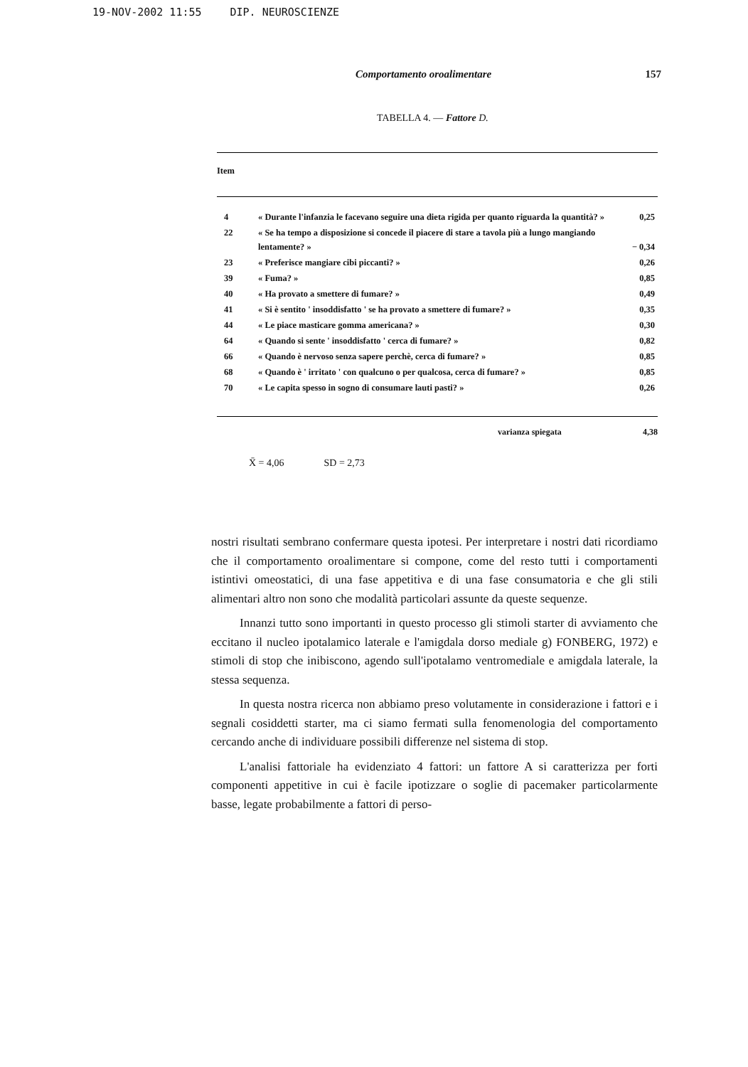19-NOV-2002 11:55 DIP. NEUROSCIENZE
Comportamento oroalimentare 157
TABELLA 4. — Fattore D.
| Item | | |
| --- | --- | --- |
| 4 | « Durante l'infanzia le facevano seguire una dieta rigida per quanto riguarda la quantità? » | 0,25 |
| 22 | « Se ha tempo a disposizione si concede il piacere di stare a tavola più a lungo mangiando lentamente? » | − 0,34 |
| 23 | « Preferisce mangiare cibi piccanti? » | 0,26 |
| 39 | « Fuma? » | 0,85 |
| 40 | « Ha provato a smettere di fumare? » | 0,49 |
| 41 | « Si è sentito ' insoddisfatto ' se ha provato a smettere di fumare? » | 0,35 |
| 44 | « Le piace masticare gomma americana? » | 0,30 |
| 64 | « Quando si sente ' insoddisfatto ' cerca di fumare? » | 0,82 |
| 66 | « Quando è nervoso senza sapere perchè, cerca di fumare? » | 0,85 |
| 68 | « Quando è ' irritato ' con qualcuno o per qualcosa, cerca di fumare? » | 0,85 |
| 70 | « Le capita spesso in sogno di consumare lauti pasti? » | 0,26 |
varianza spiegata 4,38
X̄ = 4,06 SD = 2,73
nostri risultati sembrano confermare questa ipotesi. Per interpretare i nostri dati ricordiamo che il comportamento oroalimentare si compone, come del resto tutti i comportamenti istintivi omeostatici, di una fase appetitiva e di una fase consumatoria e che gli stili alimentari altro non sono che modalità particolari assunte da queste sequenze.
Innanzi tutto sono importanti in questo processo gli stimoli starter di avviamento che eccitano il nucleo ipotalamico laterale e l'amigdala dorso mediale g) FONBERG, 1972) e stimoli di stop che inibiscono, agendo sull'ipotalamo ventromediale e amigdala laterale, la stessa sequenza.
In questa nostra ricerca non abbiamo preso volutamente in considerazione i fattori e i segnali cosiddetti starter, ma ci siamo fermati sulla fenomenologia del comportamento cercando anche di individuare possibili differenze nel sistema di stop.
L'analisi fattoriale ha evidenziato 4 fattori: un fattore A si caratterizza per forti componenti appetitive in cui è facile ipotizzare o soglie di pacemaker particolarmente basse, legate probabilmente a fattori di perso-